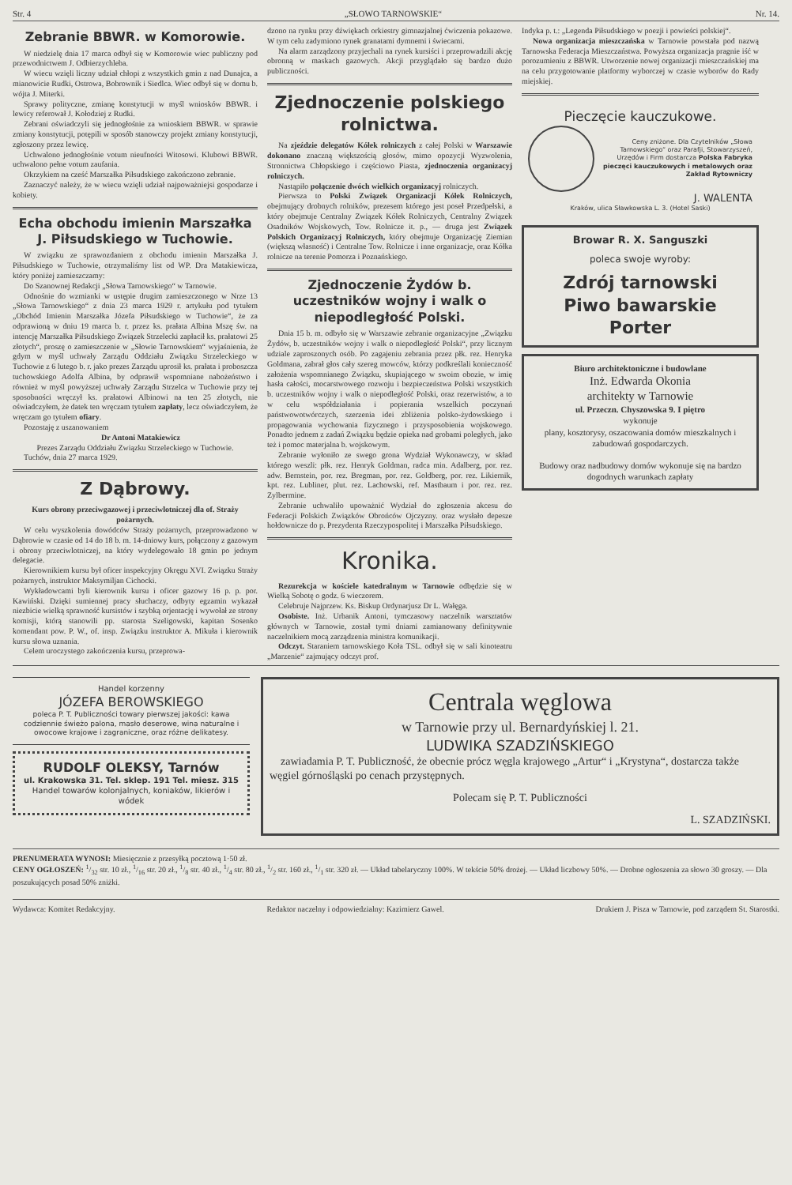Str. 4 „SŁOWO TARNOWSKIE“Nr. 14.
Zebranie BBWR. w Komorowie.
W niedzielę dnia 17 marca odbył się w Komorowie wiec publiczny pod przewodnictwem J. Odbierzychleba.
W wiecu wzięli liczny udział chłopi z wszystkich gmin z nad Dunajca, a mianowicie Rudki, Ostrowa, Bobrownik i Siedlca. Wiec odbył się w domu b. wójta J. Miterki.
Sprawy polityczne, zmianę konstytucji w myśl wniosków BBWR. i lewicy referował J. Kołodziej z Rudki.
Zebrani oświadczyli się jednogłośnie za wnioskiem BBWR. w sprawie zmiany konstytucji, potępili w sposób stanowczy projekt zmiany konstytucji, zgłoszony przez lewicę.
Uchwalono jednogłośnie votum nieufności Witosowi. Klubowi BBWR. uchwalono pełne votum zaufania.
Okrzykiem na cześć Marszałka Piłsudskiego zakończono zebranie.
Zaznaczyć należy, że w wiecu wzięli udział najpoważniejsi gospodarze i kobiety.
Echa obchodu imienin Marszałka J. Piłsudskiego w Tuchowie.
W związku ze sprawozdaniem z obchodu imienin Marszałka J. Piłsudskiego w Tuchowie, otrzymaliśmy list od WP. Dra Matakiewicza, który poniżej zamieszczamy:
Do Szanownej Redakcji „Słowa Tarnowskiego“ w Tarnowie.
Odnośnie do wzmianki w ustępie drugim zamieszczonego w Nrze 13 „Słowa Tarnowskiego“ z dnia 23 marca 1929 r. artykułu pod tytułem „Obchód Imienin Marszałka Józefa Piłsudskiego w Tuchowie“, że za odprawioną w dniu 19 marca b. r. przez ks. prałata Albina Mszę św. na intencję Marszałka Piłsudskiego Związek Strzelecki zapłacił ks. prałatowi 25 złotych“, proszę o zamieszczenie w „Słowie Tarnowskiem“ wyjaśnienia, że gdym w myśl uchwały Zarządu Oddziału Związku Strzeleckiego w Tuchowie z 6 lutego b. r. jako prezes Zarządu uprosił ks. prałata i proboszcza tuchowskiego Adolfa Albina, by odprawił wspomniane nabożeństwo i również w myśl powyższej uchwały Zarządu Strzelca w Tuchowie przy tej sposobności wręczył ks. prałatowi Albinowi na ten 25 złotych, nie oświadczyłem, że datek ten wręczam tytułem zapłaty, lecz oświadczyłem, że wręczam go tytułem ofiary.
Pozostaję z uszanowaniem
Dr Antoni Matakiewicz
Prezes Zarządu Oddziału Związku Strzeleckiego w Tuchowie.
Tuchów, dnia 27 marca 1929.
Z Dąbrowy.
Kurs obrony przeciwgazowej i przeciwlotniczej dla of. Straży pożarnych.
W celu wyszkolenia dowódców Straży pożarnych, przeprowadzono w Dąbrowie w czasie od 14 do 18 b. m. 14-dniowy kurs, połączony z gazowym i obrony przeciwlotniczej, na który wydelegowało 18 gmin po jednym delegacie.
Kierownikiem kursu był oficer inspekcyjny Okręgu XVI. Związku Straży pożarnych, instruktor Maksymiljan Cichocki.
Wykładowcami byli kierownik kursu i oficer gazowy 16 p. p. por. Kawiński. Dzięki sumiennej pracy słuchaczy, odbyty egzamin wykazał niezbicie wielką sprawność kursistów i szybką orjentację i wywołał ze strony komisji, którą stanowili pp. starosta Szeligowski, kapitan Sosenko komendant pow. P. W., of. insp. Związku instruktor A. Mikuła i kierownik kursu słowa uznania.
Celem uroczystego zakończenia kursu, przeprowa-
dzono na rynku przy dźwiękach orkiestry gimnazjalnej ćwiczenia pokazowe. W tym celu zadymiono rynek granatami dymnemi i świecami.
Na alarm zarządzony przyjechali na rynek kursiści i przeprowadzili akcję obronną w maskach gazowych. Akcji przyglądało się bardzo dużo publiczności.
Zjednoczenie polskiego rolnictwa.
Na zjeździe delegatów Kółek rolniczych z całej Polski w Warszawie dokonano znaczną większością głosów, mimo opozycji Wyzwolenia, Stronnictwa Chłopskiego i częściowo Piasta, zjednoczenia organizacyj rolniczych.
Nastąpiło połączenie dwóch wielkich organizacyj rolniczych.
Pierwsza to Polski Związek Organizacji Kółek Rolniczych, obejmujący drobnych rolników, prezesem którego jest poseł Przedpełski, a który obejmuje Centralny Związek Kółek Rolniczych, Centralny Związek Osadników Wojskowych, Tow. Rolnicze it. p., — druga jest Związek Polskich Organizacyj Rolniczych, który obejmuje Organizację Ziemian (większą własność) i Centralne Tow. Rolnicze i inne organizacje, oraz Kółka rolnicze na terenie Pomorza i Poznańskiego.
Zjednoczenie Żydów b. uczestników wojny i walk o niepodległość Polski.
Dnia 15 b. m. odbyło się w Warszawie zebranie organizacyjne „Związku Żydów, b. uczestników wojny i walk o niepodległość Polski“, przy licznym udziale zaproszonych osób. Po zagajeniu zebrania przez płk. rez. Henryka Goldmana, zabrał głos cały szereg mowców, którzy podkreślali konieczność założenia wspomnianego Związku, skupiającego w swoim obozie, w imię hasła całości, mocarstwowego rozwoju i bezpieczeństwa Polski wszystkich b. uczestników wojny i walk o niepodległość Polski, oraz rezerwistów, a to w celu współdziałania i popierania wszelkich poczynań państwowotwórczych, szerzenia idei zbliżenia polsko-żydowskiego i propagowania wychowania fizycznego i przysposobienia wojskowego. Ponadto jednem z zadań Związku będzie opieka nad grobami poległych, jako też i pomoc materjalna b. wojskowym.
Zebranie wyłoniło ze swego grona Wydział Wykonawczy, w skład którego weszli: płk. rez. Henryk Goldman, radca min. Adalberg, por. rez. adw. Bernstein, por. rez. Bregman, por. rez. Goldberg, por. rez. Likiernik, kpt. rez. Lubliner, plut. rez. Lachowski, ref. Mastbaum i por. rez. rez. Zylbermine.
Zebranie uchwaliło upoważnić Wydział do zgłoszenia akcesu do Federacji Polskich Związków Obrońców Ojczyzny. oraz wysłało depesze hołdownicze do p. Prezydenta Rzeczypospolitej i Marszałka Piłsudskiego.
Kronika.
Rezurekcja w kościele katedralnym w Tarnowie odbędzie się w Wielką Sobotę o godz. 6 wieczorem.
Celebruje Najprzew. Ks. Biskup Ordynarjusz Dr L. Wałęga.
Osobiste. Inż. Urbanik Antoni, tymczasowy naczelnik warsztatów głównych w Tarnowie, został tymi dniami zamianowany definitywnie naczelnikiem mocą zarządzenia ministra komunikacji.
Odczyt. Staraniem tarnowskiego Koła TSL. odbył się w sali kinoteatru „Marzenie“ zajmujący odczyt prof.
Indyka p. t.: „Legenda Piłsudskiego w poezji i powieści polskiej“.
Nowa organizacja mieszczańska w Tarnowie powstała pod nazwą Tarnowska Federacja Mieszczaństwa. Powyższa organizacja pragnie iść w porozumieniu z BBWR. Utworzenie nowej organizacji mieszczańskiej ma na celu przygotowanie platformy wyborczej w czasie wyborów do Rady miejskiej.
Pieczęcie kauczukowe.
Ceny zniżone. Dla Czytelników „Słowa Tarnowskiego“ oraz Parafji, Stowarzyszeń, Urzędów i Firm dostarcza Polska Fabryka pieczęci kauczukowych i metalowych oraz Zakład Rytowniczy
J. WALENTA
Kraków, ulica Sławkowska L. 3. (Hotel Saski)
Browar R. X. Sanguszki
poleca swoje wyroby:
Zdrój tarnowski
Piwo bawarskie
Porter
Biuro architektoniczne i budowlane
Inż. Edwarda Okonia
architekty w Tarnowie
ul. Przeczn. Chyszowska 9. I piętro
wykonuje
plany, kosztorysy, oszacowania domów mieszkalnych i zabudowań gospodarczych.
Budowy oraz nadbudowy domów wykonuje się na bardzo dogodnych warunkach zapłaty
Handel korzenny
JÓZEFA BEROWSKIEGO
poleca P. T. Publiczności towary pierwszej jakości: kawa codziennie świeżo palona, masło deserowe, wina naturalne i owocowe krajowe i zagraniczne, oraz różne delikatesy.
RUDOLF OLEKSY, Tarnów
ul. Krakowska 31. Tel. sklep. 191 Tel. miesz. 315
Handel towarów kolonjalnych, koniaków, likierów i wódek
Centrala węglowa
w Tarnowie przy ul. Bernardyńskiej l. 21.
LUDWIKA SZADZIŃSKIEGO
zawiadamia P. T. Publiczność, że obecnie prócz węgla krajowego „Artur“ i „Krystyna“, dostarcza także węgiel górnośląski po cenach przystępnych.
Polecam się P. T. Publiczności
L. SZADZIŃSKI.
PRENUMERATA WYNOSI: Miesięcznie z przesyłką pocztową 1·50 zł.
CENY OGŁOSZEŃ: 1/32 str. 10 zł., 1/16 str. 20 zł., 1/8 str. 40 zł., 1/4 str. 80 zł., 1/2 str. 160 zł., 1/1 str. 320 zł. — Układ tabelaryczny 100%. W tekście 50% drożej. — Układ liczbowy 50%. — Drobne ogłoszenia za słowo 30 groszy. — Dla poszukujących posad 50% zniżki.
Wydawca: Komitet Redakcyjny. Redaktor naczelny i odpowiedzialny: Kazimierz Gawel. Drukiem J. Pisza w Tarnowie, pod zarządem St. Starostki.